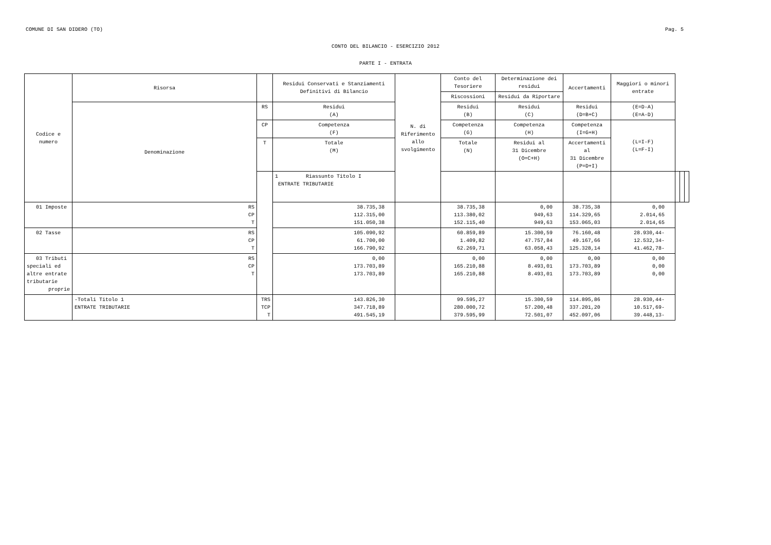COMUNE DI SAN DIDERO (TO) Pag. 5
CONTO DEL BILANCIO - ESERCIZIO 2012
PARTE I - ENTRATA
| Codice e numero | Risorsa | | Residui Conservati e Stanziamenti Definitivi di Bilancio | N. di Riferimento allo svolgimento | Conto del Tesoriere | Determinazione dei residui | Accertamenti | Maggiori o minori entrate | | | |
| --- | --- | --- | --- | --- | --- | --- | --- | --- | --- | --- | --- |
| | | | | | Riscossioni | Residui da Riportare | | | | | |
| | Denominazione | RS | Residui (A) | | Residui (B) | Residui (C) | Residui (D=B+C) | (E=D-A) (E=A-D) | | | |
| | | CP | Competenza (F) | | Competenza (G) | Competenza (H) | Competenza (I=G+H) | (L=I-F) (L=F-I) | | | |
| | | T | Totale (M) | | Totale (N) | Residui al 31 Dicembre (O=C+H) | Accertamenti al 31 Dicembre (P=D+I) | | | | |
| | | | 1 Riassunto Titolo I ENTRATE TRIBUTARIE | | | | | | | | |
| 01 Imposte | RS CP T | | 38.735,38 112.315,00 151.050,38 | | 38.735,38 113.380,02 152.115,40 | 0,00 949,63 949,63 | 38.735,38 114.329,65 153.065,03 | 0,00 2.014,65 2.014,65 | | | |
| 02 Tasse | RS CP T | | 105.090,92 61.700,00 166.790,92 | | 60.859,89 1.409,82 62.269,71 | 15.300,59 47.757,84 63.058,43 | 76.160,48 49.167,66 125.328,14 | 28.930,44- 12.532,34- 41.462,78- | | | |
| 03 Tributi speciali ed altre entrate tributarie proprie | RS CP T | | 0,00 173.703,89 173.703,89 | | 0,00 165.210,88 165.210,88 | 0,00 8.493,01 8.493,01 | 0,00 173.703,89 173.703,89 | 0,00 0,00 0,00 | | | |
| | -Totali Titolo 1 ENTRATE TRIBUTARIE | TRS TCP T | 143.826,30 347.718,89 491.545,19 | | 99.595,27 280.000,72 379.595,99 | 15.300,59 57.200,48 72.501,07 | 114.895,86 337.201,20 452.097,06 | 28.930,44- 10.517,69- 39.448,13- | | | |